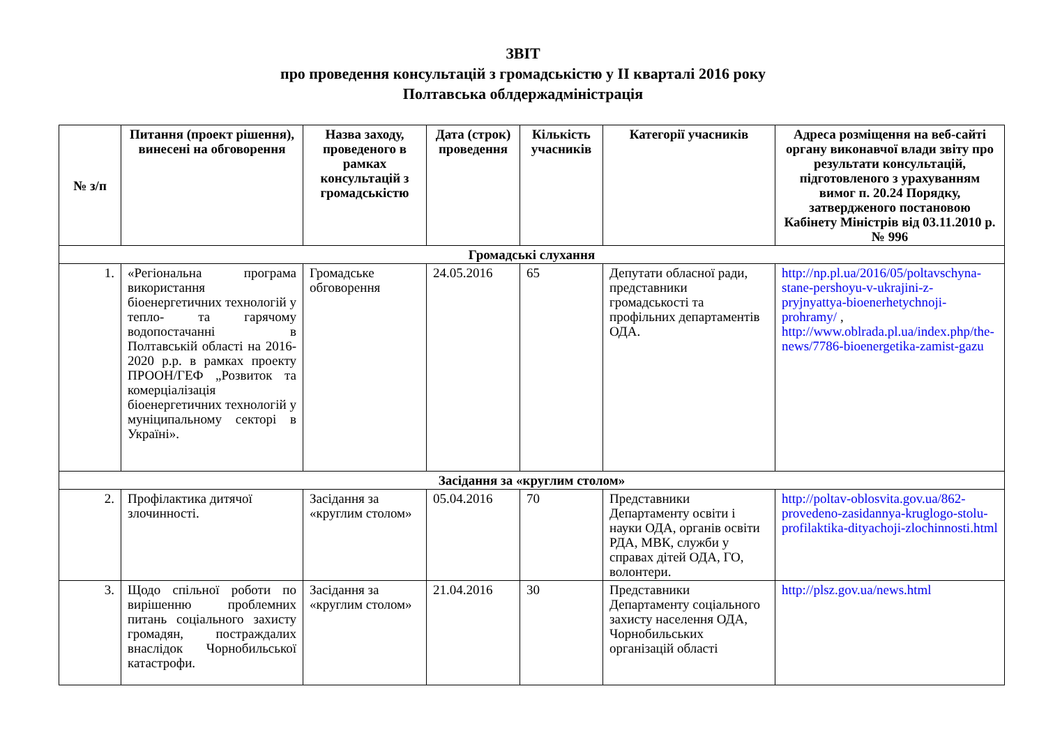ЗВІТ
про проведення консультацій з громадськістю у ІІ кварталі 2016 року
Полтавська облдержадміністрація
| № з/п | Питання (проект рішення), винесені на обговорення | Назва заходу, проведеного в рамках консультацій з громадськістю | Дата (строк) проведення | Кількість учасників | Категорії учасників | Адреса розміщення на веб-сайті органу виконавчої влади звіту про результати консультацій, підготовленого з урахуванням вимог п. 20.24 Порядку, затвердженого постановою Кабінету Міністрів від 03.11.2010 р. № 996 |
| --- | --- | --- | --- | --- | --- | --- |
| Громадські слухання | | | | | | |
| 1. | «Регіональна програма використання біоенергетичних технологій у тепло- та гарячому водопостачанні в Полтавській області на 2016-2020 р.р. в рамках проекту ПРООН/ГЕФ „Розвиток та комерціалізація біоенергетичних технологій у муніципальному секторі в Україні». | Громадське обговорення | 24.05.2016 | 65 | Депутати обласної ради, представники громадськості та профільних департаментів ОДА. | http://np.pl.ua/2016/05/poltavschyna-stane-pershoyu-v-ukrajini-z-pryjnyattya-bioenerhetychnoji-prohramy/ , http://www.oblrada.pl.ua/index.php/the-news/7786-bioenergetika-zamist-gazu |
| Засідання за «круглим столом» | | | | | | |
| 2. | Профілактика дитячої злочинності. | Засідання за «круглим столом» | 05.04.2016 | 70 | Представники Департаменту освіти і науки ОДА, органів освіти РДА, МВК, служби у справах дітей ОДА, ГО, волонтери. | http://poltav-oblosvita.gov.ua/862-provedeno-zasidannya-kruglogo-stolu-profilaktika-dityachoji-zlochinnosti.html |
| 3. | Щодо спільної роботи по вирішенню проблемних питань соціального захисту громадян, постраждалих внаслідок Чорнобильської катастрофи. | Засідання за «круглим столом» | 21.04.2016 | 30 | Представники Департаменту соціального захисту населення ОДА, Чорнобильських організацій області | http://plsz.gov.ua/news.html |